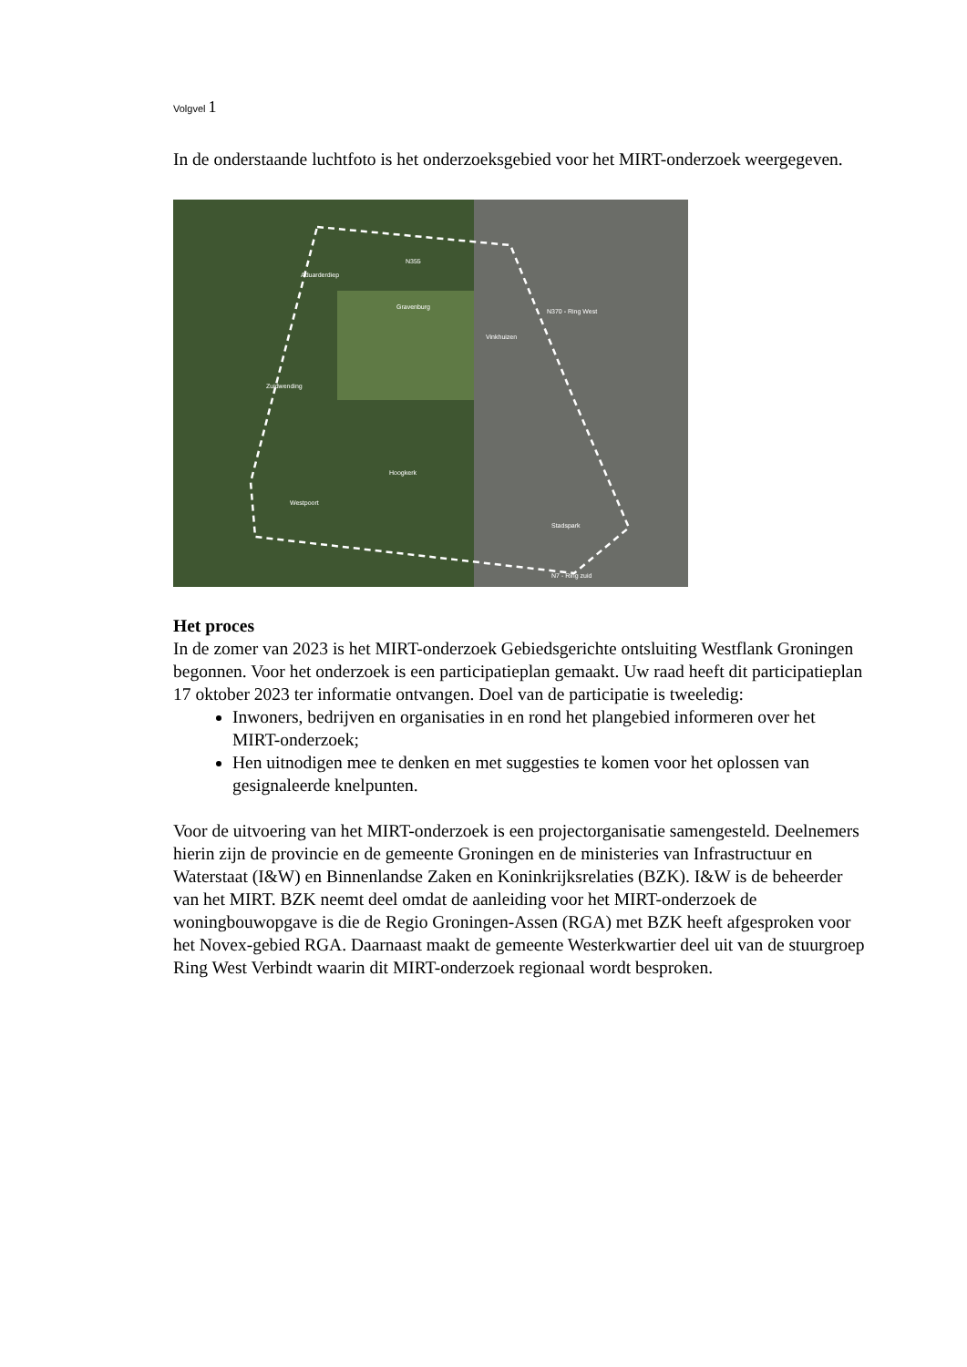Volgvel 1
In de onderstaande luchtfoto is het onderzoeksgebied voor het MIRT-onderzoek weergegeven.
N370 - Ring West
N355
Aduarderdiep
Gravenburg
Vinkhuizen
Zuidwending
Hoogkerk
Westpoort
Stadspark
N7 - Ring zuid
Het proces
In de zomer van 2023 is het MIRT-onderzoek Gebiedsgerichte ontsluiting Westflank Groningen begonnen. Voor het onderzoek is een participatieplan gemaakt. Uw raad heeft dit participatieplan 17 oktober 2023 ter informatie ontvangen. Doel van de participatie is tweeledig:
Inwoners, bedrijven en organisaties in en rond het plangebied informeren over het MIRT-onderzoek;
Hen uitnodigen mee te denken en met suggesties te komen voor het oplossen van gesignaleerde knelpunten.
Voor de uitvoering van het MIRT-onderzoek is een projectorganisatie samengesteld. Deelnemers hierin zijn de provincie en de gemeente Groningen en de ministeries van Infrastructuur en Waterstaat (I&W) en Binnenlandse Zaken en Koninkrijksrelaties (BZK). I&W is de beheerder van het MIRT. BZK neemt deel omdat de aanleiding voor het MIRT-onderzoek de woningbouwopgave is die de Regio Groningen-Assen (RGA) met BZK heeft afgesproken voor het Novex-gebied RGA. Daarnaast maakt de gemeente Westerkwartier deel uit van de stuurgroep Ring West Verbindt waarin dit MIRT-onderzoek regionaal wordt besproken.